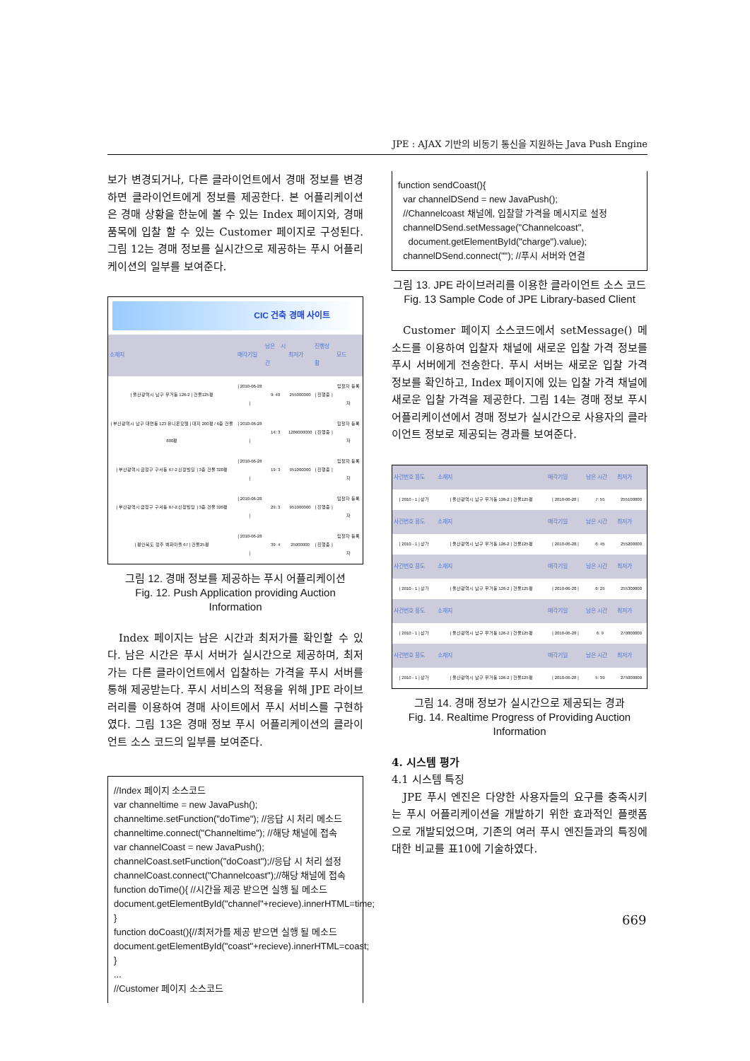JPE : AJAX 기반의 비동기 통신을 지원하는 Java Push Engine
보가 변경되거나, 다른 클라이언트에서 경매 정보를 변경하면 클라이언트에게 정보를 제공한다. 본 어플리케이션은 경매 상황을 한눈에 볼 수 있는 Index 페이지와, 경매 품목에 입찰 할 수 있는 Customer 페이지로 구성된다. 그림 12는 경매 정보를 실시간으로 제공하는 푸시 어플리케이션의 일부를 보여준다.
CIC 건축 경매 사이트
| 소재지 | 매각기일 | 남은 시간 | 최저가 | 진행상황 | 모드 |
| --- | --- | --- | --- | --- | --- |
| [ 울산광역시 남구 무거동 126-2 ] 건물125평 | [ 2010-06-28 ] | 9: 40 | 255000000 | [ 진행중 ] | 입찰자 등록자 |
| [ 부산광역시 남구 대연동 123 유니온모텔 ] 대지 200평 / 6층 건물 800평 | [ 2010-06-28 ] | 14: 3 | 1286000000 | [ 진행중 ] | 입찰자 등록자 |
| [ 부산광역시 금정구 구서동 67-2 신정빌딩 ] 3층 건물 320평 | [ 2010-06-28 ] | 19: 3 | 951000000 | [ 진행중 ] | 입찰자 등록자 |
| [ 부산광역시 금정구 구서동 67-2 신정빌딩 ] 3층 건물 320평 | [ 2010-06-28 ] | 29: 3 | 951000000 | [ 진행중 ] | 입찰자 등록자 |
| [ 평안북도 정주 벽화마을 67 ] 건물25평 | [ 2010-06-28 ] | 39: 4 | 25000000 | [ 진행중 ] | 입찰자 등록자 |
그림 12. 경매 정보를 제공하는 푸시 어플리케이션
Fig. 12. Push Application providing Auction Information
Index 페이지는 남은 시간과 최저가를 확인할 수 있다. 남은 시간은 푸시 서버가 실시간으로 제공하며, 최저가는 다른 클라이언트에서 입찰하는 가격을 푸시 서버를 통해 제공받는다. 푸시 서비스의 적용을 위해 JPE 라이브러리를 이용하여 경매 사이트에서 푸시 서비스를 구현하였다. 그림 13은 경매 정보 푸시 어플리케이션의 클라이언트 소스 코드의 일부를 보여준다.
//Index 페이지 소스코드
var channeltime = new JavaPush();
channeltime.setFunction("doTime"); //응답 시 처리 메소드
channeltime.connect("Channeltime"); //해당 채널에 접속
var channelCoast = new JavaPush();
channelCoast.setFunction("doCoast");//응답 시 처리 설정
channelCoast.connect("Channelcoast");//해당 채널에 접속
function doTime(){ //시간을 제공 받으면 실행 될 메소드
document.getElementById("channel"+recieve).innerHTML=time;
}
function doCoast(){//최저가를 제공 받으면 실행 될 메소드
document.getElementById("coast"+recieve).innerHTML=coast;
}
...
//Customer 페이지 소스코드
function sendCoast(){
var channelDSend = new JavaPush();
//Channelcoast 채널에, 입찰할 가격을 메시지로 설정
channelDSend.setMessage("Channelcoast",
document.getElementById("charge").value);
channelDSend.connect(""); //푸시 서버와 연결
그림 13. JPE 라이브러리를 이용한 클라이언트 소스 코드
Fig. 13 Sample Code of JPE Library-based Client
Customer 페이지 소스코드에서 setMessage() 메소드를 이용하여 입찰자 채널에 새로운 입찰 가격 정보를 푸시 서버에게 전송한다. 푸시 서버는 새로운 입찰 가격 정보를 확인하고, Index 페이지에 있는 입찰 가격 채널에 새로운 입찰 가격을 제공한다. 그림 14는 경매 정보 푸시 어플리케이션에서 경매 정보가 실시간으로 사용자의 클라이언트 정보로 제공되는 경과를 보여준다.
| 사건번호 용도 | 소재지 | 매각기일 | 남은 시간 | 최저가 |
| --- | --- | --- | --- | --- |
| [ 2010 - 1 ] 상가 | [ 울산광역시 남구 무거동 126-2 ] 건물125평 | [ 2010-06-28 ] | 7: 55 | 255100000 |
| 사건번호 용도 | 소재지 | 매각기일 | 남은 시간 | 최저가 |
| [ 2010 - 1 ] 상가 | [ 울산광역시 남구 무거동 126-2 ] 건물125평 | [ 2010-06-28 ] | 6: 45 | 255200000 |
| 사건번호 용도 | 소재지 | 매각기일 | 남은 시간 | 최저가 |
| [ 2010 - 1 ] 상가 | [ 울산광역시 남구 무거동 126-2 ] 건물125평 | [ 2010-06-28 ] | 6: 25 | 255300000 |
| 사건번호 용도 | 소재지 | 매각기일 | 남은 시간 | 최저가 |
| [ 2010 - 1 ] 상가 | [ 울산광역시 남구 무거동 126-2 ] 건물125평 | [ 2010-06-28 ] | 6: 9 | 270000000 |
| 사건번호 용도 | 소재지 | 매각기일 | 남은 시간 | 최저가 |
| [ 2010 - 1 ] 상가 | [ 울산광역시 남구 무거동 126-2 ] 건물125평 | [ 2010-06-28 ] | 5: 39 | 275000000 |
그림 14. 경매 정보가 실시간으로 제공되는 경과
Fig. 14. Realtime Progress of Providing Auction Information
4. 시스템 평가
4.1 시스템 특징
JPE 푸시 엔진은 다양한 사용자들의 요구를 충족시키는 푸시 어플리케이션을 개발하기 위한 효과적인 플랫폼으로 개발되었으며, 기존의 여러 푸시 엔진들과의 특징에 대한 비교를 표10에 기술하였다.
669